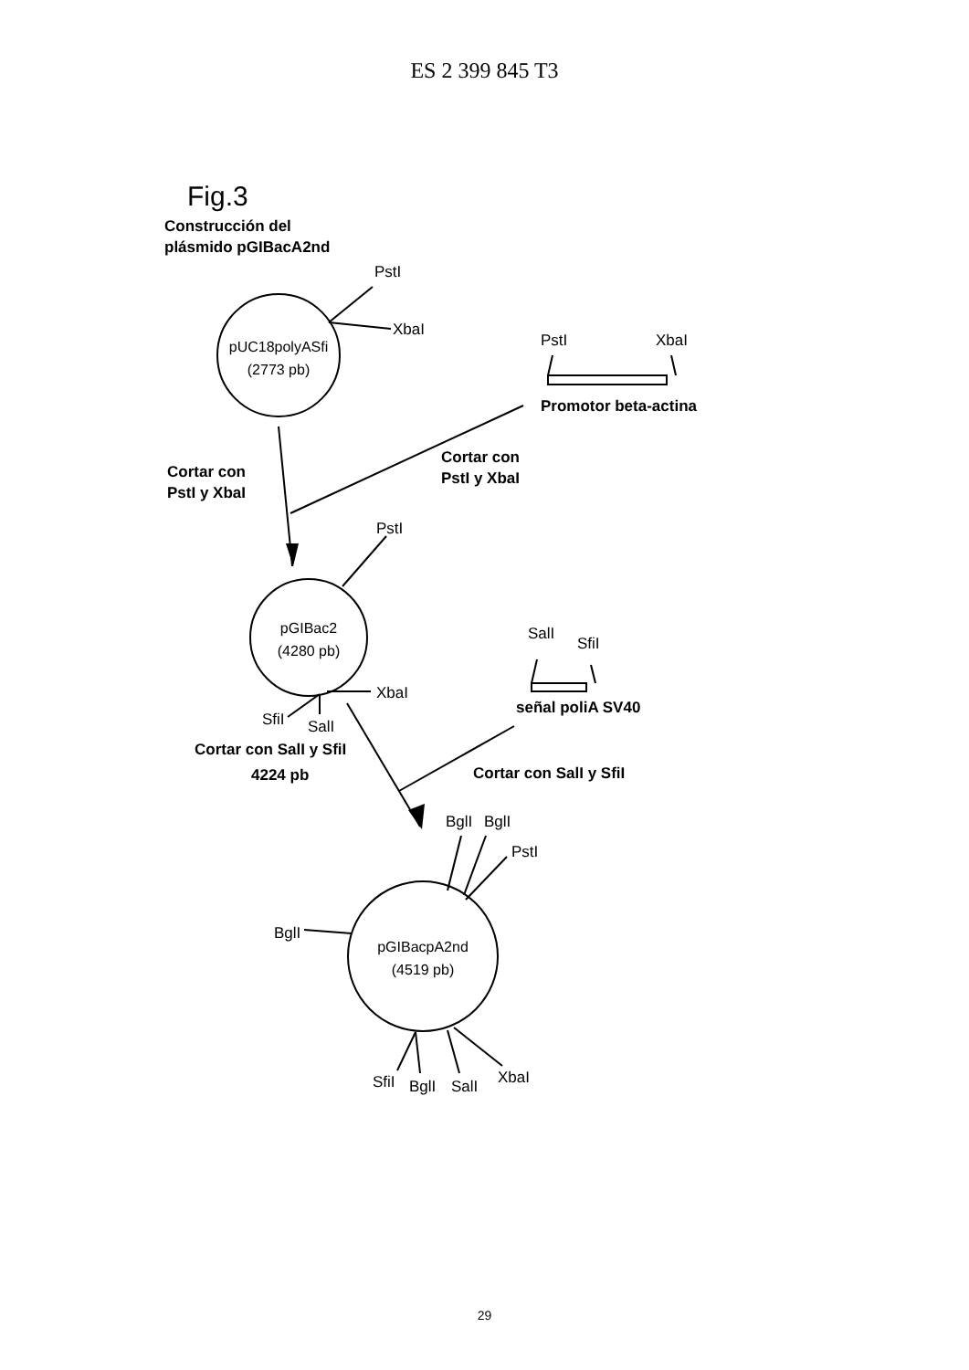ES 2 399 845 T3
Fig.3
Construcción del
plásmido pGIBacA2nd
PstI
XbaI
pUC18polyASfi
(2773 pb)
PstI
XbaI
Promotor beta-actina
Cortar con
PstI y XbaI
Cortar con
PstI y XbaI
PstI
pGIBac2
(4280 pb)
XbaI
SfiI
SalI
SalI
SfiI
señal poliA SV40
Cortar con SalI y SfiI
4224 pb
Cortar con SalI y SfiI
BglI
BglI
PstI
BglI
pGIBacpA2nd
(4519 pb)
SfiI
BglI
SalI
XbaI
29